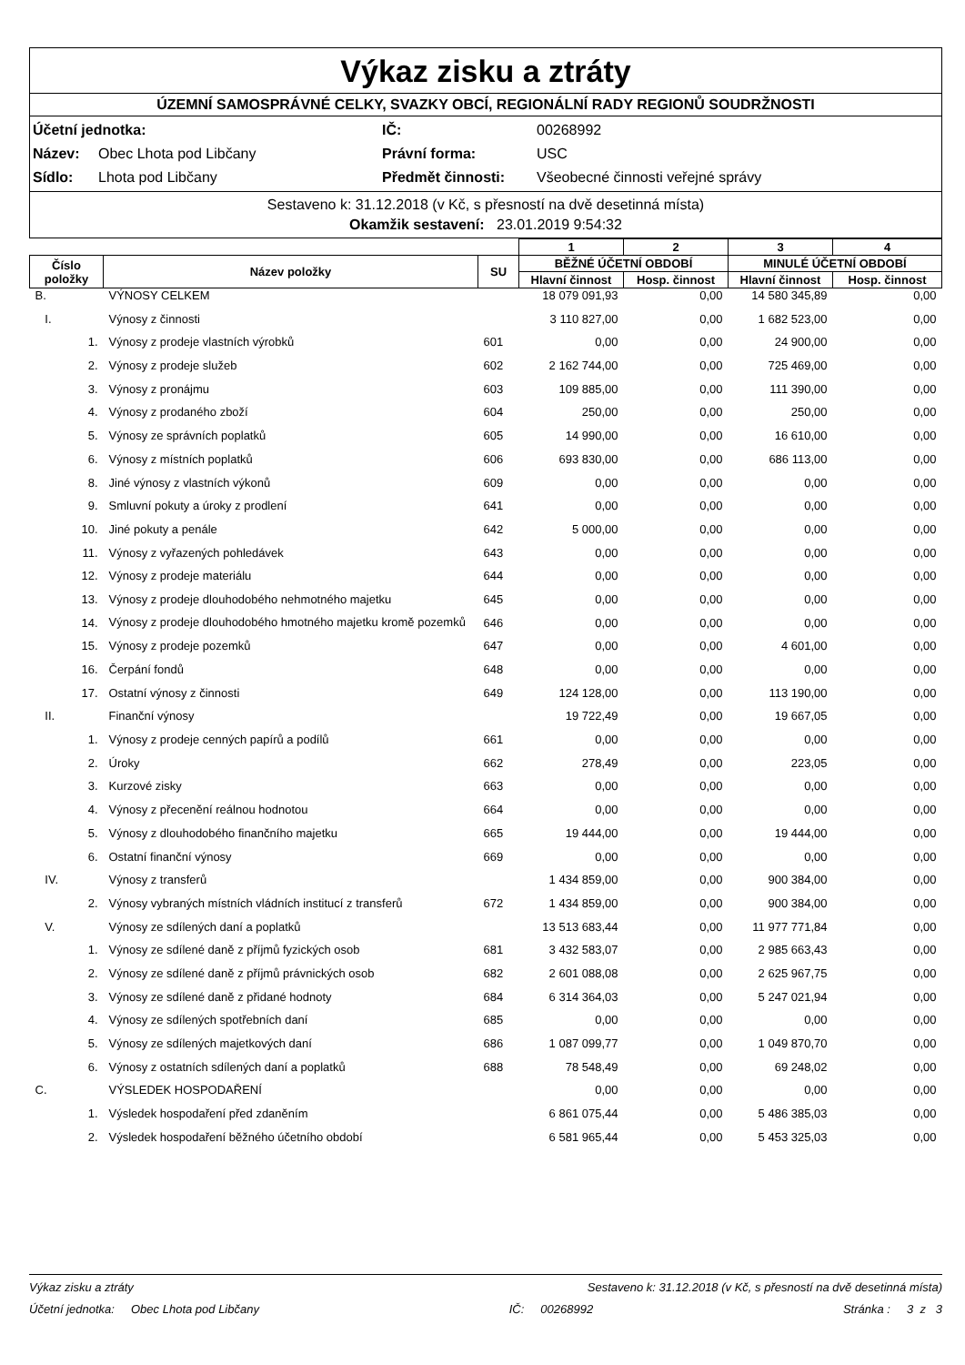Výkaz zisku a ztráty
ÚZEMNÍ SAMOSPRÁVNÉ CELKY, SVAZKY OBCÍ, REGIONÁLNÍ RADY REGIONŮ SOUDRŽNOSTI
Účetní jednotka: IČ: 00268992 Název: Obec Lhota pod Libčany Právní forma: USC Sídlo: Lhota pod Libčany Předmět činnosti: Všeobecné činnosti veřejné správy
Sestaveno k: 31.12.2018 (v Kč, s přesností na dvě desetinná místa)
Okamžik sestavení: 23.01.2019 9:54:32
| | | | 1 | 2 | 3 | 4 |
| --- | --- | --- | --- | --- | --- | --- |
| Číslo položky | Název položky | SU | BĚŽNÉ ÚČETNÍ OBDOBÍ | | MINULÉ ÚČETNÍ OBDOBÍ | |
| | | | Hlavní činnost | Hosp. činnost | Hlavní činnost | Hosp. činnost |
| B. | VÝNOSY CELKEM | | 18 079 091,93 | 0,00 | 14 580 345,89 | 0,00 |
| I. | Výnosy z činnosti | | 3 110 827,00 | 0,00 | 1 682 523,00 | 0,00 |
| 1. | Výnosy z prodeje vlastních výrobků | 601 | 0,00 | 0,00 | 24 900,00 | 0,00 |
| 2. | Výnosy z prodeje služeb | 602 | 2 162 744,00 | 0,00 | 725 469,00 | 0,00 |
| 3. | Výnosy z pronájmu | 603 | 109 885,00 | 0,00 | 111 390,00 | 0,00 |
| 4. | Výnosy z prodaného zboží | 604 | 250,00 | 0,00 | 250,00 | 0,00 |
| 5. | Výnosy ze správních poplatků | 605 | 14 990,00 | 0,00 | 16 610,00 | 0,00 |
| 6. | Výnosy z místních poplatků | 606 | 693 830,00 | 0,00 | 686 113,00 | 0,00 |
| 8. | Jiné výnosy z vlastních výkonů | 609 | 0,00 | 0,00 | 0,00 | 0,00 |
| 9. | Smluvní pokuty a úroky z prodlení | 641 | 0,00 | 0,00 | 0,00 | 0,00 |
| 10. | Jiné pokuty a penále | 642 | 5 000,00 | 0,00 | 0,00 | 0,00 |
| 11. | Výnosy z vyřazených pohledávek | 643 | 0,00 | 0,00 | 0,00 | 0,00 |
| 12. | Výnosy z prodeje materiálu | 644 | 0,00 | 0,00 | 0,00 | 0,00 |
| 13. | Výnosy z prodeje dlouhodobého nehmotného majetku | 645 | 0,00 | 0,00 | 0,00 | 0,00 |
| 14. | Výnosy z prodeje dlouhodobého hmotného majetku kromě pozemků | 646 | 0,00 | 0,00 | 0,00 | 0,00 |
| 15. | Výnosy z prodeje pozemků | 647 | 0,00 | 0,00 | 4 601,00 | 0,00 |
| 16. | Čerpání fondů | 648 | 0,00 | 0,00 | 0,00 | 0,00 |
| 17. | Ostatní výnosy z činnosti | 649 | 124 128,00 | 0,00 | 113 190,00 | 0,00 |
| II. | Finanční výnosy | | 19 722,49 | 0,00 | 19 667,05 | 0,00 |
| 1. | Výnosy z prodeje cenných papírů a podílů | 661 | 0,00 | 0,00 | 0,00 | 0,00 |
| 2. | Úroky | 662 | 278,49 | 0,00 | 223,05 | 0,00 |
| 3. | Kurzové zisky | 663 | 0,00 | 0,00 | 0,00 | 0,00 |
| 4. | Výnosy z přecenění reálnou hodnotou | 664 | 0,00 | 0,00 | 0,00 | 0,00 |
| 5. | Výnosy z dlouhodobého finančního majetku | 665 | 19 444,00 | 0,00 | 19 444,00 | 0,00 |
| 6. | Ostatní finanční výnosy | 669 | 0,00 | 0,00 | 0,00 | 0,00 |
| IV. | Výnosy z transferů | | 1 434 859,00 | 0,00 | 900 384,00 | 0,00 |
| 2. | Výnosy vybraných místních vládních institucí z transferů | 672 | 1 434 859,00 | 0,00 | 900 384,00 | 0,00 |
| V. | Výnosy ze sdílených daní a poplatků | | 13 513 683,44 | 0,00 | 11 977 771,84 | 0,00 |
| 1. | Výnosy ze sdílené daně z příjmů fyzických osob | 681 | 3 432 583,07 | 0,00 | 2 985 663,43 | 0,00 |
| 2. | Výnosy ze sdílené daně z příjmů právnických osob | 682 | 2 601 088,08 | 0,00 | 2 625 967,75 | 0,00 |
| 3. | Výnosy ze sdílené daně z přidané hodnoty | 684 | 6 314 364,03 | 0,00 | 5 247 021,94 | 0,00 |
| 4. | Výnosy ze sdílených spotřebních daní | 685 | 0,00 | 0,00 | 0,00 | 0,00 |
| 5. | Výnosy ze sdílených majetkových daní | 686 | 1 087 099,77 | 0,00 | 1 049 870,70 | 0,00 |
| 6. | Výnosy z ostatních sdílených daní a poplatků | 688 | 78 548,49 | 0,00 | 69 248,02 | 0,00 |
| C. | VÝSLEDEK HOSPODAŘENÍ | | 0,00 | 0,00 | 0,00 | 0,00 |
| 1. | Výsledek hospodaření před zdaněním | | 6 861 075,44 | 0,00 | 5 486 385,03 | 0,00 |
| 2. | Výsledek hospodaření běžného účetního období | | 6 581 965,44 | 0,00 | 5 453 325,03 | 0,00 |
Výkaz zisku a ztráty Sestaveno k: 31.12.2018 (v Kč, s přesností na dvě desetinná místa)
Účetní jednotka: Obec Lhota pod Libčany IČ: 00268992 Stránka : 3 z 3